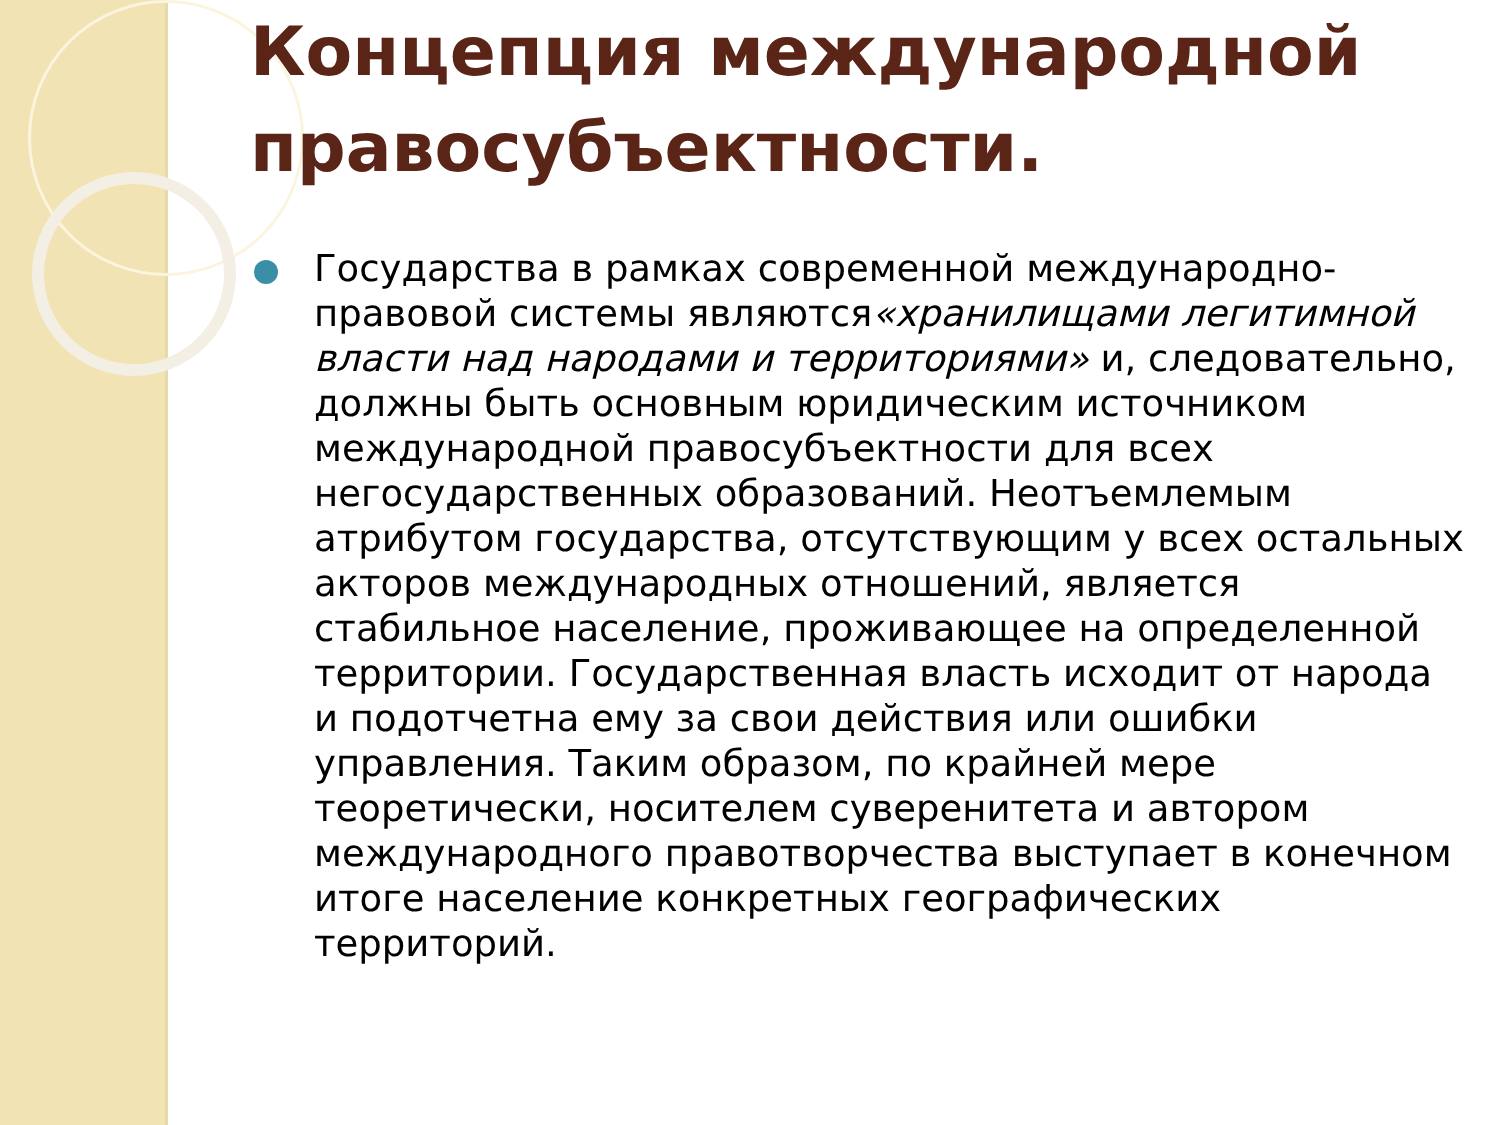Концепция международной правосубъектности.
Государства в рамках современной международно-правовой системы являются«хранилищами легитимной власти над народами и территориями» и, следовательно, должны быть основным юридическим источником международной правосубъектности для всех негосударственных образований. Неотъемлемым атрибутом государства, отсутствующим у всех остальных акторов международных отношений, является стабильное население, проживающее на определенной территории. Государственная власть исходит от народа и подотчетна ему за свои действия или ошибки управления. Таким образом, по крайней мере теоретически, носителем суверенитета и автором международного правотворчества выступает в конечном итоге население конкретных географических территорий.